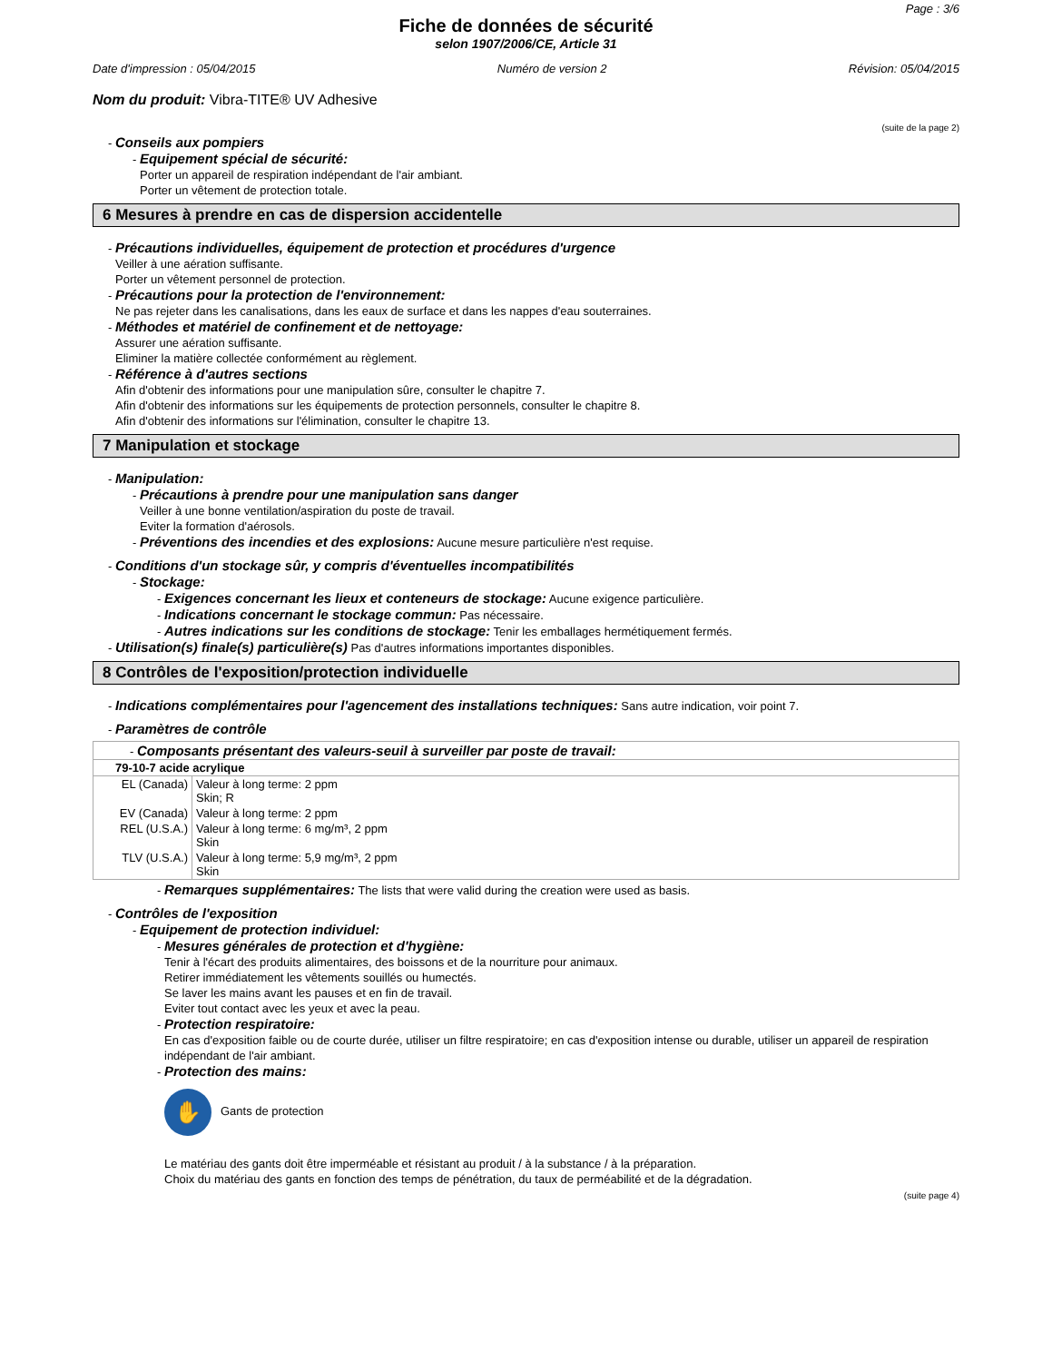Page : 3/6
Fiche de données de sécurité
selon 1907/2006/CE, Article 31
Date d'impression : 05/04/2015 Numéro de version 2 Révision: 05/04/2015
Nom du produit: Vibra-TITE® UV Adhesive
(suite de la page 2)
- Conseils aux pompiers
- Equipement spécial de sécurité:
Porter un appareil de respiration indépendant de l'air ambiant.
Porter un vêtement de protection totale.
6 Mesures à prendre en cas de dispersion accidentelle
- Précautions individuelles, équipement de protection et procédures d'urgence
Veiller à une aération suffisante.
Porter un vêtement personnel de protection.
- Précautions pour la protection de l'environnement:
Ne pas rejeter dans les canalisations, dans les eaux de surface et dans les nappes d'eau souterraines.
- Méthodes et matériel de confinement et de nettoyage:
Assurer une aération suffisante.
Eliminer la matière collectée conformément au règlement.
- Référence à d'autres sections
Afin d'obtenir des informations pour une manipulation sûre, consulter le chapitre 7.
Afin d'obtenir des informations sur les équipements de protection personnels, consulter le chapitre 8.
Afin d'obtenir des informations sur l'élimination, consulter le chapitre 13.
7 Manipulation et stockage
- Manipulation:
- Précautions à prendre pour une manipulation sans danger
Veiller à une bonne ventilation/aspiration du poste de travail.
Eviter la formation d'aérosols.
- Préventions des incendies et des explosions: Aucune mesure particulière n'est requise.
- Conditions d'un stockage sûr, y compris d'éventuelles incompatibilités
- Stockage:
- Exigences concernant les lieux et conteneurs de stockage: Aucune exigence particulière.
- Indications concernant le stockage commun: Pas nécessaire.
- Autres indications sur les conditions de stockage: Tenir les emballages hermétiquement fermés.
- Utilisation(s) finale(s) particulière(s) Pas d'autres informations importantes disponibles.
8 Contrôles de l'exposition/protection individuelle
- Indications complémentaires pour l'agencement des installations techniques: Sans autre indication, voir point 7.
- Paramètres de contrôle
| - Composants présentant des valeurs-seuil à surveiller par poste de travail: | |
| 79-10-7 acide acrylique | |
| EL (Canada) | Valeur à long terme: 2 ppm Skin; R |
| EV (Canada) | Valeur à long terme: 2 ppm |
| REL (U.S.A.) | Valeur à long terme: 6 mg/m³, 2 ppm Skin |
| TLV (U.S.A.) | Valeur à long terme: 5,9 mg/m³, 2 ppm Skin |
- Remarques supplémentaires: The lists that were valid during the creation were used as basis.
- Contrôles de l'exposition
- Equipement de protection individuel:
- Mesures générales de protection et d'hygiène:
Tenir à l'écart des produits alimentaires, des boissons et de la nourriture pour animaux.
Retirer immédiatement les vêtements souillés ou humectés.
Se laver les mains avant les pauses et en fin de travail.
Eviter tout contact avec les yeux et avec la peau.
- Protection respiratoire:
En cas d'exposition faible ou de courte durée, utiliser un filtre respiratoire; en cas d'exposition intense ou durable, utiliser un appareil de respiration indépendant de l'air ambiant.
- Protection des mains:
✋ Gants de protection
Le matériau des gants doit être imperméable et résistant au produit / à la substance / à la préparation.
Choix du matériau des gants en fonction des temps de pénétration, du taux de perméabilité et de la dégradation.
(suite page 4)